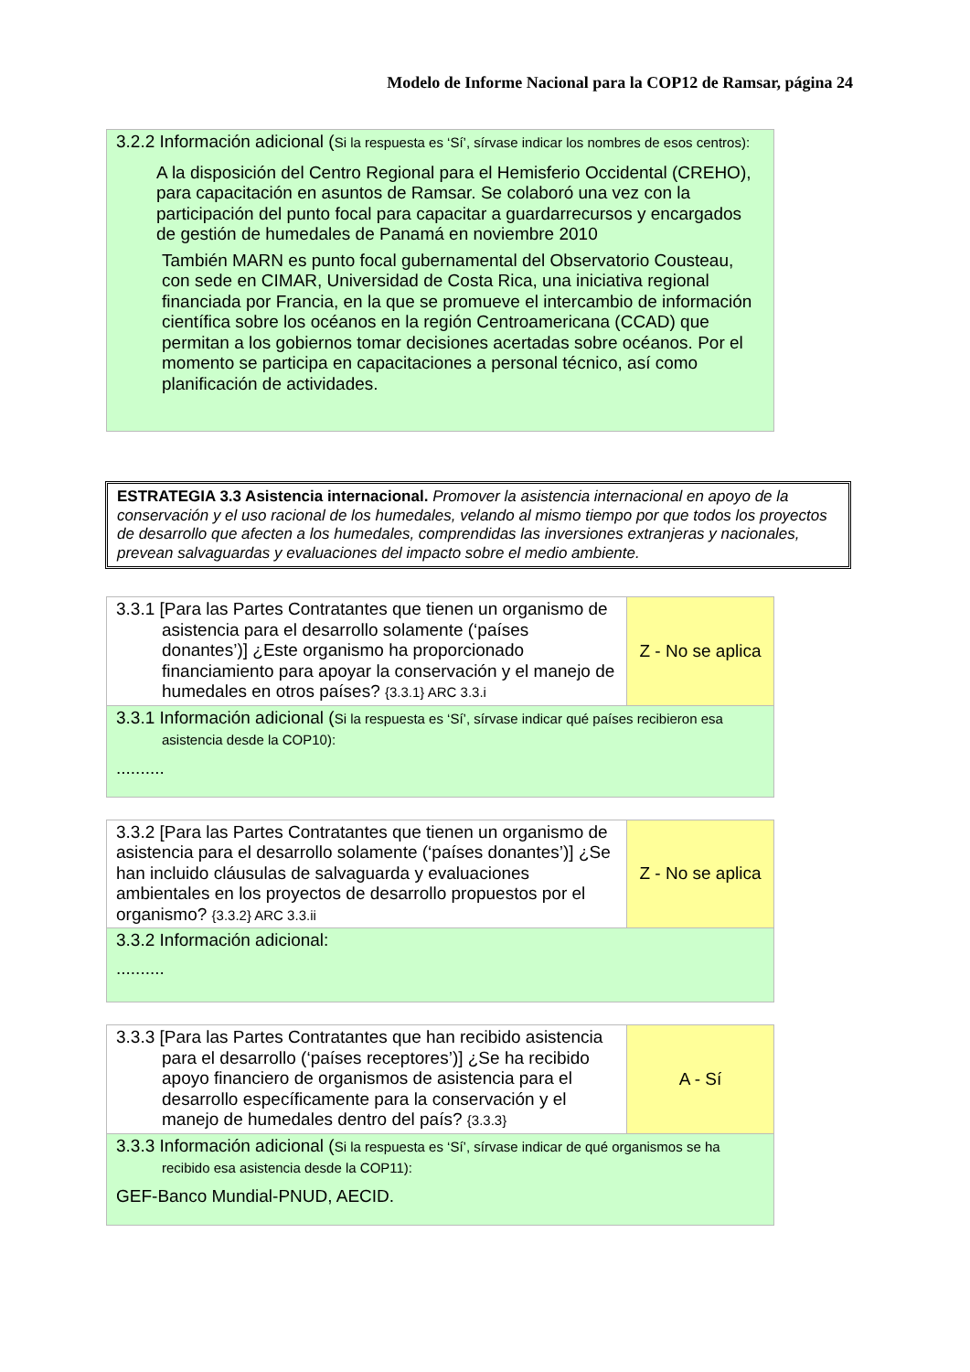Modelo de Informe Nacional para la COP12 de Ramsar, página 24
| 3.2.2 Información adicional ( Si la respuesta es ‘Sí’, sírvase indicar los nombres de esos centros): A la disposición del Centro Regional para el Hemisferio Occidental (CREHO), para capacitación en asuntos de Ramsar. Se colaboró una vez con la participación del punto focal para capacitar a guardarrecursos y encargados de gestión de humedales de Panamá en noviembre 2010 También MARN es punto focal gubernamental del Observatorio Cousteau, con sede en CIMAR, Universidad de Costa Rica, una iniciativa regional financiada por Francia, en la que se promueve el intercambio de información científica sobre los océanos en la región Centroamericana (CCAD) que permitan a los gobiernos tomar decisiones acertadas sobre océanos. Por el momento se participa en capacitaciones a personal técnico, así como planificación de actividades. |
ESTRATEGIA 3.3 Asistencia internacional. Promover la asistencia internacional en apoyo de la conservación y el uso racional de los humedales, velando al mismo tiempo por que todos los proyectos de desarrollo que afecten a los humedales, comprendidas las inversiones extranjeras y nacionales, prevean salvaguardas y evaluaciones del impacto sobre el medio ambiente.
| 3.3.1 [Para las Partes Contratantes que tienen un organismo de asistencia para el desarrollo solamente (‘países donantes’)] ¿Este organismo ha proporcionado financiamiento para apoyar la conservación y el manejo de humedales en otros países? {3.3.1} ARC 3.3.i | Z - No se aplica |
| 3.3.1 Información adicional ( Si la respuesta es ‘Sí’, sírvase indicar qué países recibieron esa asistencia desde la COP10): .......... | |
| 3.3.2 [Para las Partes Contratantes que tienen un organismo de asistencia para el desarrollo solamente (‘países donantes’)] ¿Se han incluido cláusulas de salvaguarda y evaluaciones ambientales en los proyectos de desarrollo propuestos por el organismo? {3.3.2} ARC 3.3.ii | Z - No se aplica |
| 3.3.2 Información adicional: .......... | |
| 3.3.3 [Para las Partes Contratantes que han recibido asistencia para el desarrollo (‘países receptores’)] ¿Se ha recibido apoyo financiero de organismos de asistencia para el desarrollo específicamente para la conservación y el manejo de humedales dentro del país? {3.3.3} | A - Sí |
| 3.3.3 Información adicional ( Si la respuesta es ‘Sí’, sírvase indicar de qué organismos se ha recibido esa asistencia desde la COP11): GEF-Banco Mundial-PNUD, AECID. | |